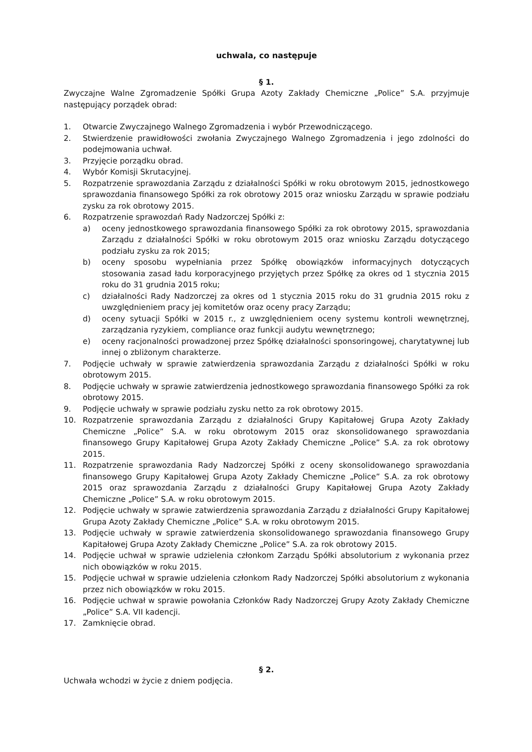uchwala, co następuje
§ 1.
Zwyczajne Walne Zgromadzenie Spółki Grupa Azoty Zakłady Chemiczne „Police” S.A. przyjmuje następujący porządek obrad:
1. Otwarcie Zwyczajnego Walnego Zgromadzenia i wybór Przewodniczącego.
2. Stwierdzenie prawidłowości zwołania Zwyczajnego Walnego Zgromadzenia i jego zdolności do podejmowania uchwał.
3. Przyjęcie porządku obrad.
4. Wybór Komisji Skrutacyjnej.
5. Rozpatrzenie sprawozdania Zarządu z działalności Spółki w roku obrotowym 2015, jednostkowego sprawozdania finansowego Spółki za rok obrotowy 2015 oraz wniosku Zarządu w sprawie podziału zysku za rok obrotowy 2015.
6. Rozpatrzenie sprawozdań Rady Nadzorczej Spółki z:
a) oceny jednostkowego sprawozdania finansowego Spółki za rok obrotowy 2015, sprawozdania Zarządu z działalności Spółki w roku obrotowym 2015 oraz wniosku Zarządu dotyczącego podziału zysku za rok 2015;
b) oceny sposobu wypełniania przez Spółkę obowiązków informacyjnych dotyczących stosowania zasad ładu korporacyjnego przyjętych przez Spółkę za okres od 1 stycznia 2015 roku do 31 grudnia 2015 roku;
c) działalności Rady Nadzorczej za okres od 1 stycznia 2015 roku do 31 grudnia 2015 roku z uwzględnieniem pracy jej komitetów oraz oceny pracy Zarządu;
d) oceny sytuacji Spółki w 2015 r., z uwzględnieniem oceny systemu kontroli wewnętrznej, zarządzania ryzykiem, compliance oraz funkcji audytu wewnętrznego;
e) oceny racjonalności prowadzonej przez Spółkę działalności sponsoringowej, charytatywnej lub innej o zbliżonym charakterze.
7. Podjęcie uchwały w sprawie zatwierdzenia sprawozdania Zarządu z działalności Spółki w roku obrotowym 2015.
8. Podjęcie uchwały w sprawie zatwierdzenia jednostkowego sprawozdania finansowego Spółki za rok obrotowy 2015.
9. Podjęcie uchwały w sprawie podziału zysku netto za rok obrotowy 2015.
10. Rozpatrzenie sprawozdania Zarządu z działalności Grupy Kapitałowej Grupa Azoty Zakłady Chemiczne „Police” S.A. w roku obrotowym 2015 oraz skonsolidowanego sprawozdania finansowego Grupy Kapitałowej Grupa Azoty Zakłady Chemiczne „Police” S.A. za rok obrotowy 2015.
11. Rozpatrzenie sprawozdania Rady Nadzorczej Spółki z oceny skonsolidowanego sprawozdania finansowego Grupy Kapitałowej Grupa Azoty Zakłady Chemiczne „Police” S.A. za rok obrotowy 2015 oraz sprawozdania Zarządu z działalności Grupy Kapitałowej Grupa Azoty Zakłady Chemiczne „Police” S.A. w roku obrotowym 2015.
12. Podjęcie uchwały w sprawie zatwierdzenia sprawozdania Zarządu z działalności Grupy Kapitałowej Grupa Azoty Zakłady Chemiczne „Police” S.A. w roku obrotowym 2015.
13. Podjęcie uchwały w sprawie zatwierdzenia skonsolidowanego sprawozdania finansowego Grupy Kapitałowej Grupa Azoty Zakłady Chemiczne „Police” S.A. za rok obrotowy 2015.
14. Podjęcie uchwał w sprawie udzielenia członkom Zarządu Spółki absolutorium z wykonania przez nich obowiązków w roku 2015.
15. Podjęcie uchwał w sprawie udzielenia członkom Rady Nadzorczej Spółki absolutorium z wykonania przez nich obowiązków w roku 2015.
16. Podjęcie uchwał w sprawie powołania Członków Rady Nadzorczej Grupy Azoty Zakłady Chemiczne „Police” S.A. VII kadencji.
17. Zamknięcie obrad.
§ 2.
Uchwała wchodzi w życie z dniem podjęcia.